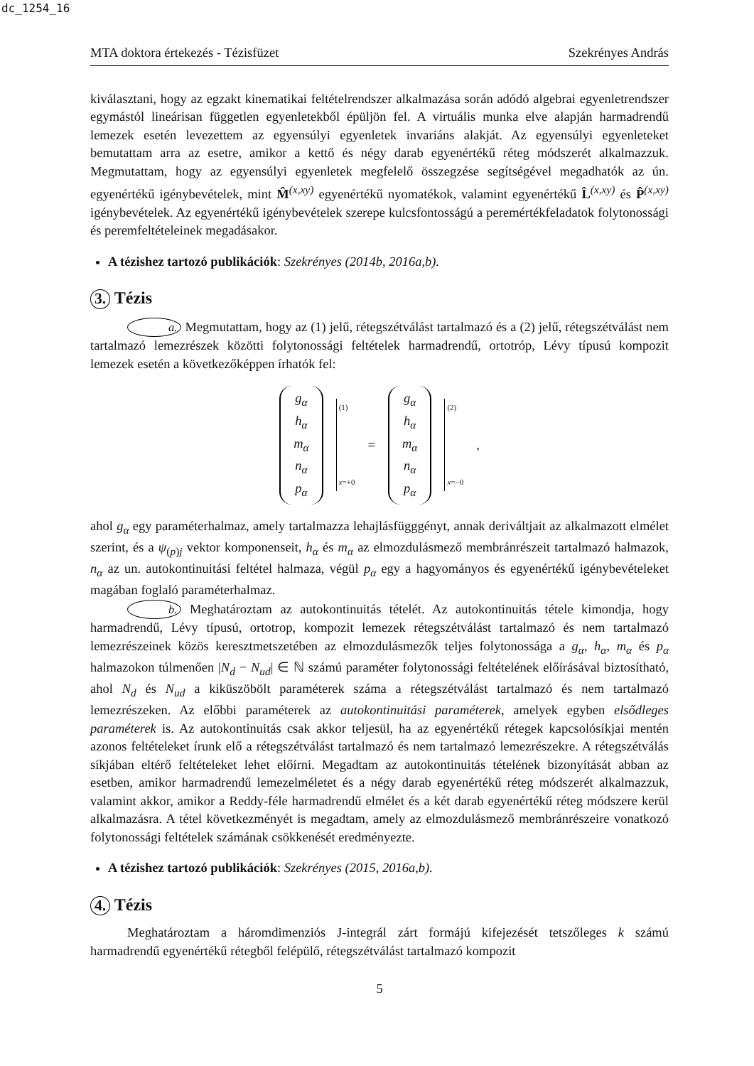dc_1254_16
MTA doktora értekezés - Tézisfüzet Szekrényes András
kiválasztani, hogy az egzakt kinematikai feltételrendszer alkalmazása során adódó algebrai egyenletrendszer egymástól lineárisan független egyenletekből épüljön fel. A virtuális munka elve alapján harmadrendű lemezek esetén levezettem az egyensúlyi egyenletek invariáns alakját. Az egyensúlyi egyenleteket bemutattam arra az esetre, amikor a kettő és négy darab egyenértékű réteg módszerét alkalmazzuk. Megmutattam, hogy az egyensúlyi egyenletek megfelelő összegzése segítségével megadhatók az ún. egyenértékű igénybevételek, mint M̂<sup>(x,xy)</sup> egyenértékű nyomatékok, valamint egyenértékű L̂<sup>(x,xy)</sup> és P̂<sup>(x,xy)</sup> igénybevételek. Az egyenértékű igénybevételek szerepe kulcsfontosságú a peremértékfeladatok folytonossági és peremfeltételeinek megadásakor.
A tézishez tartozó publikációk: Szekrényes (2014b, 2016a,b).
3. Tézis
a. Megmutattam, hogy az (1) jelű, rétegszétválást tartalmazó és a (2) jelű, rétegszétválást nem tartalmazó lemezrészek közötti folytonossági feltételek harmadrendű, ortotróp, Lévy típusú kompozit lemezek esetén a következőképpen írhatók fel:
g<sub>α</sub>
h<sub>α</sub>
m<sub>α</sub>
n<sub>α</sub>
p<sub>α</sub>
(1)
x=+0
=
g<sub>α</sub>
h<sub>α</sub>
m<sub>α</sub>
n<sub>α</sub>
p<sub>α</sub>
(2)
x=−0
,
ahol g<sub>α</sub> egy paraméterhalmaz, amely tartalmazza lehajlásfügggényt, annak deriváltjait az alkalmazott elmélet szerint, és a ψ<sub>(p)j</sub> vektor komponenseit, h<sub>α</sub> és m<sub>α</sub> az elmozdulásmező membránrészeit tartalmazó halmazok, n<sub>α</sub> az un. autokontinuitási feltétel halmaza, végül p<sub>α</sub> egy a hagyományos és egyenértékű igénybevételeket magában foglaló paraméterhalmaz.
b. Meghatároztam az autokontinuitás tételét. Az autokontinuitás tétele kimondja, hogy harmadrendű, Lévy típusú, ortotrop, kompozit lemezek rétegszétválást tartalmazó és nem tartalmazó lemezrészeinek közös keresztmetszetében az elmozdulásmezők teljes folytonossága a g<sub>α</sub>, h<sub>α</sub>, m<sub>α</sub> és p<sub>α</sub> halmazokon túlmenően |N<sub>d</sub> − N<sub>ud</sub>| ∈ ℕ számú paraméter folytonossági feltételének előírásával biztosítható, ahol N<sub>d</sub> és N<sub>ud</sub> a kiküszöbölt paraméterek száma a rétegszétválást tartalmazó és nem tartalmazó lemezrészeken. Az előbbi paraméterek az autokontinuitási paraméterek, amelyek egyben elsődleges paraméterek is. Az autokontinuitás csak akkor teljesül, ha az egyenértékű rétegek kapcsolósíkjai mentén azonos feltételeket írunk elő a rétegszétválást tartalmazó és nem tartalmazó lemezrészekre. A rétegszétválás síkjában eltérő feltételeket lehet előírni. Megadtam az autokontinuitás tételének bizonyítását abban az esetben, amikor harmadrendű lemezelméletet és a négy darab egyenértékű réteg módszerét alkalmazzuk, valamint akkor, amikor a Reddy-féle harmadrendű elmélet és a két darab egyenértékű réteg módszere kerül alkalmazásra. A tétel következményét is megadtam, amely az elmozdulásmező membránrészeire vonatkozó folytonossági feltételek számának csökkenését eredményezte.
A tézishez tartozó publikációk: Szekrényes (2015, 2016a,b).
4. Tézis
Meghatároztam a háromdimenziós J-integrál zárt formájú kifejezését tetszőleges k számú harmadrendű egyenértékű rétegből felépülő, rétegszétválást tartalmazó kompozit
5